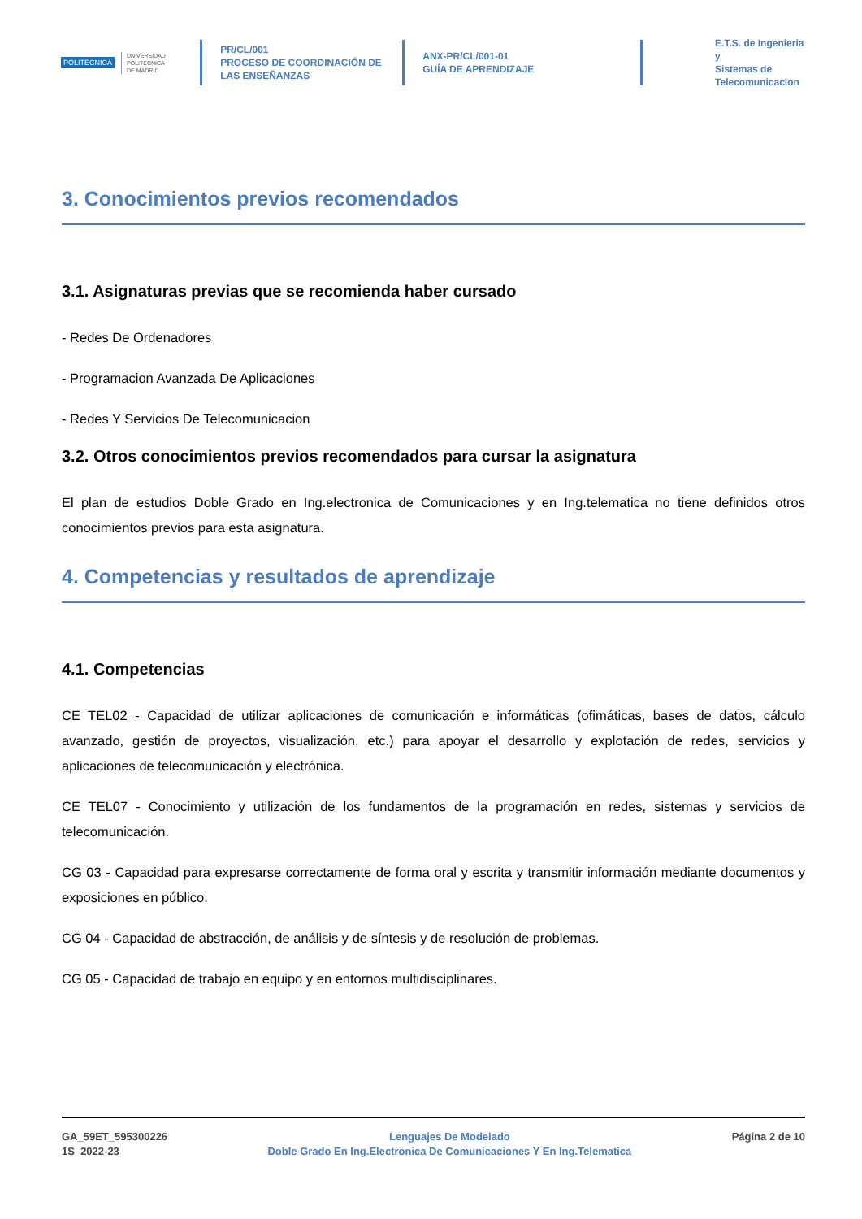POLITÉCNICA
UNIVERSIDAD
POLITÉCNICA
DE MADRID
PR/CL/001
PROCESO DE COORDINACIÓN DE
LAS ENSEÑANZAS
ANX-PR/CL/001-01
GUÍA DE APRENDIZAJE
E.T.S. de Ingenieria y
Sistemas de
Telecomunicacion
3. Conocimientos previos recomendados
3.1. Asignaturas previas que se recomienda haber cursado
- Redes De Ordenadores
- Programacion Avanzada De Aplicaciones
- Redes Y Servicios De Telecomunicacion
3.2. Otros conocimientos previos recomendados para cursar la asignatura
El plan de estudios Doble Grado en Ing.electronica de Comunicaciones y en Ing.telematica no tiene definidos otros conocimientos previos para esta asignatura.
4. Competencias y resultados de aprendizaje
4.1. Competencias
CE TEL02 - Capacidad de utilizar aplicaciones de comunicación e informáticas (ofimáticas, bases de datos, cálculo avanzado, gestión de proyectos, visualización, etc.) para apoyar el desarrollo y explotación de redes, servicios y aplicaciones de telecomunicación y electrónica.
CE TEL07 - Conocimiento y utilización de los fundamentos de la programación en redes, sistemas y servicios de telecomunicación.
CG 03 - Capacidad para expresarse correctamente de forma oral y escrita y transmitir información mediante documentos y exposiciones en público.
CG 04 - Capacidad de abstracción, de análisis y de síntesis y de resolución de problemas.
CG 05 - Capacidad de trabajo en equipo y en entornos multidisciplinares.
GA_59ET_595300226
1S_2022-23
Lenguajes De Modelado
Doble Grado En Ing.Electronica De Comunicaciones Y En Ing.Telematica
Página 2 de 10